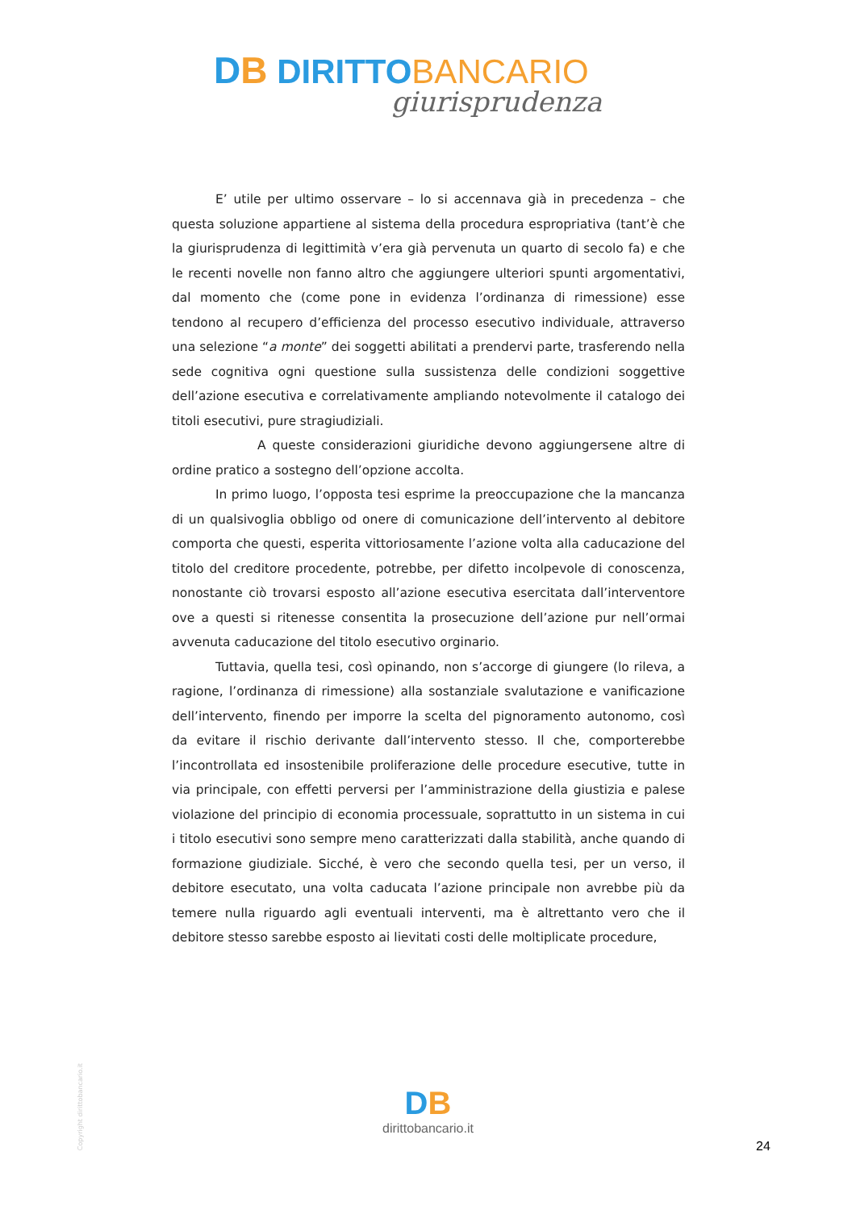DB DIRITTO BANCARIO
giurisprudenza
E’ utile per ultimo osservare – lo si accennava già in precedenza – che questa soluzione appartiene al sistema della procedura espropriativa (tant’è che la giurisprudenza di legittimità v’era già pervenuta un quarto di secolo fa) e che le recenti novelle non fanno altro che aggiungere ulteriori spunti argomentativi, dal momento che (come pone in evidenza l’ordinanza di rimessione) esse tendono al recupero d’efficienza del processo esecutivo individuale, attraverso una selezione “a monte” dei soggetti abilitati a prendervi parte, trasferendo nella sede cognitiva ogni questione sulla sussistenza delle condizioni soggettive dell’azione esecutiva e correlativamente ampliando notevolmente il catalogo dei titoli esecutivi, pure stragiudiziali.
A queste considerazioni giuridiche devono aggiungersene altre di ordine pratico a sostegno dell’opzione accolta.
In primo luogo, l’opposta tesi esprime la preoccupazione che la mancanza di un qualsivoglia obbligo od onere di comunicazione dell’intervento al debitore comporta che questi, esperita vittoriosamente l’azione volta alla caducazione del titolo del creditore procedente, potrebbe, per difetto incolpevole di conoscenza, nonostante ciò trovarsi esposto all’azione esecutiva esercitata dall’interventore ove a questi si ritenesse consentita la prosecuzione dell’azione pur nell’ormai avvenuta caducazione del titolo esecutivo orginario.
Tuttavia, quella tesi, così opinando, non s’accorge di giungere (lo rileva, a ragione, l’ordinanza di rimessione) alla sostanziale svalutazione e vanificazione dell’intervento, finendo per imporre la scelta del pignoramento autonomo, così da evitare il rischio derivante dall’intervento stesso. Il che, comporterebbe l’incontrollata ed insostenibile proliferazione delle procedure esecutive, tutte in via principale, con effetti perversi per l’amministrazione della giustizia e palese violazione del principio di economia processuale, soprattutto in un sistema in cui i titolo esecutivi sono sempre meno caratterizzati dalla stabilità, anche quando di formazione giudiziale. Sicché, è vero che secondo quella tesi, per un verso, il debitore esecutato, una volta caducata l’azione principale non avrebbe più da temere nulla riguardo agli eventuali interventi, ma è altrettanto vero che il debitore stesso sarebbe esposto ai lievitati costi delle moltiplicate procedure,
Copyright dirittobancario.it
DB
dirittobancario.it
24